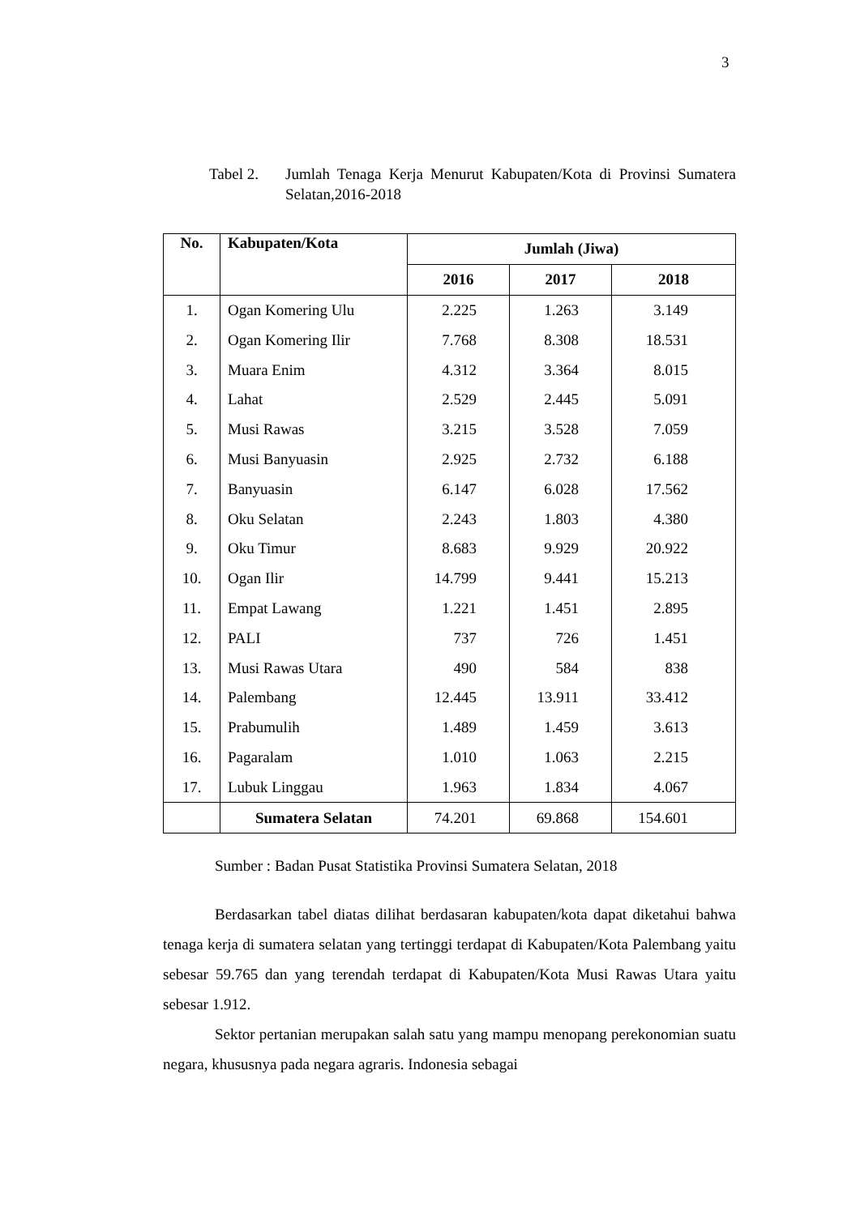3
Tabel 2. Jumlah Tenaga Kerja Menurut Kabupaten/Kota di Provinsi Sumatera Selatan,2016-2018
| No. | Kabupaten/Kota | Jumlah (Jiwa) | | |
| --- | --- | --- | --- | --- |
| | | 2016 | 2017 | 2018 |
| 1. | Ogan Komering Ulu | 2.225 | 1.263 | 3.149 |
| 2. | Ogan Komering Ilir | 7.768 | 8.308 | 18.531 |
| 3. | Muara Enim | 4.312 | 3.364 | 8.015 |
| 4. | Lahat | 2.529 | 2.445 | 5.091 |
| 5. | Musi Rawas | 3.215 | 3.528 | 7.059 |
| 6. | Musi Banyuasin | 2.925 | 2.732 | 6.188 |
| 7. | Banyuasin | 6.147 | 6.028 | 17.562 |
| 8. | Oku Selatan | 2.243 | 1.803 | 4.380 |
| 9. | Oku Timur | 8.683 | 9.929 | 20.922 |
| 10. | Ogan Ilir | 14.799 | 9.441 | 15.213 |
| 11. | Empat Lawang | 1.221 | 1.451 | 2.895 |
| 12. | PALI | 737 | 726 | 1.451 |
| 13. | Musi Rawas Utara | 490 | 584 | 838 |
| 14. | Palembang | 12.445 | 13.911 | 33.412 |
| 15. | Prabumulih | 1.489 | 1.459 | 3.613 |
| 16. | Pagaralam | 1.010 | 1.063 | 2.215 |
| 17. | Lubuk Linggau | 1.963 | 1.834 | 4.067 |
| | Sumatera Selatan | 74.201 | 69.868 | 154.601 |
Sumber : Badan Pusat Statistika Provinsi Sumatera Selatan, 2018
Berdasarkan tabel diatas dilihat berdasaran kabupaten/kota dapat diketahui bahwa tenaga kerja di sumatera selatan yang tertinggi terdapat di Kabupaten/Kota Palembang yaitu sebesar 59.765 dan yang terendah terdapat di Kabupaten/Kota Musi Rawas Utara yaitu sebesar 1.912.
Sektor pertanian merupakan salah satu yang mampu menopang perekonomian suatu negara, khususnya pada negara agraris. Indonesia sebagai